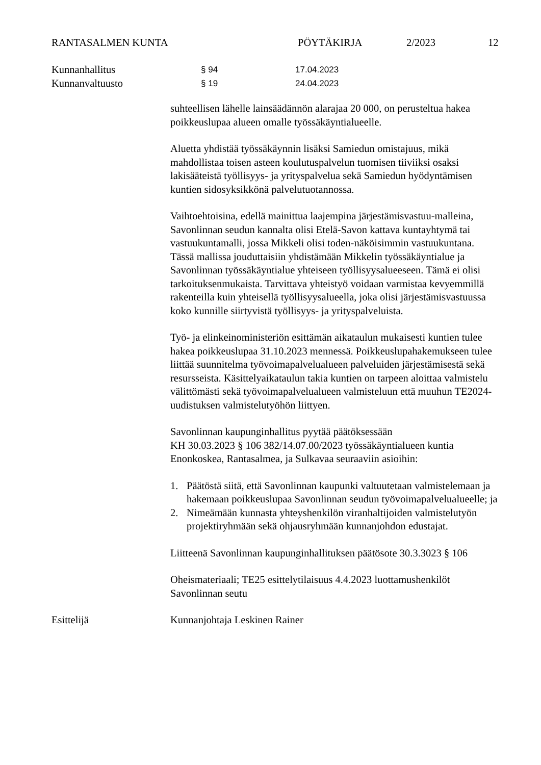RANTASALMEN KUNTA PÖYTÄKIRJA 2/2023 12
Kunnanhallitus § 94 17.04.2023
Kunnanvaltuusto § 19 24.04.2023
suhteellisen lähelle lainsäädännön alarajaa 20 000, on perusteltua hakea poikkeuslupaa alueen omalle työssäkäyntialueelle.
Aluetta yhdistää työssäkäynnin lisäksi Samiedun omistajuus, mikä mahdollistaa toisen asteen koulutuspalvelun tuomisen tiiviiksi osaksi lakisääteistä työllisyys- ja yrityspalvelua sekä Samiedun hyödyntämisen kuntien sidosyksikkönä palvelutuotannossa.
Vaihtoehtoisina, edellä mainittua laajempina järjestämisvastuu-malleina, Savonlinnan seudun kannalta olisi Etelä-Savon kattava kuntayhtymä tai vastuukuntamalli, jossa Mikkeli olisi toden-näköisimmin vastuukuntana. Tässä mallissa jouduttaisiin yhdistämään Mikkelin työssäkäyntialue ja Savonlinnan työssäkäyntialue yhteiseen työllisyysalueeseen. Tämä ei olisi tarkoituksenmukaista. Tarvittava yhteistyö voidaan varmistaa kevyemmillä rakenteilla kuin yhteisellä työllisyysalueella, joka olisi järjestämisvastuussa koko kunnille siirtyvistä työllisyys- ja yrityspalveluista.
Työ- ja elinkeinoministeriön esittämän aikataulun mukaisesti kuntien tulee hakea poikkeuslupaa 31.10.2023 mennessä. Poikkeuslupahakemukseen tulee liittää suunnitelma työvoimapalvelualueen palveluiden järjestämisestä sekä resursseista. Käsittelyaikataulun takia kuntien on tarpeen aloittaa valmistelu välittömästi sekä työvoimapalvelualueen valmisteluun että muuhun TE2024-uudistuksen valmistelutyöhön liittyen.
Savonlinnan kaupunginhallitus pyytää päätöksessään
KH 30.03.2023 § 106 382/14.07.00/2023 työssäkäyntialueen kuntia Enonkoskea, Rantasalmea, ja Sulkavaa seuraaviin asioihin:
1. Päätöstä siitä, että Savonlinnan kaupunki valtuutetaan valmistelemaan ja hakemaan poikkeuslupaa Savonlinnan seudun työvoimapalvelualueelle; ja
2. Nimeämään kunnasta yhteyshenkilön viranhaltijoiden valmistelutyön projektiryhmään sekä ohjausryhmään kunnanjohdon edustajat.
Liitteenä Savonlinnan kaupunginhallituksen päätösote 30.3.3023 § 106
Oheismateriaali; TE25 esittelytilaisuus 4.4.2023 luottamushenkilöt Savonlinnan seutu
Esittelijä Kunnanjohtaja Leskinen Rainer